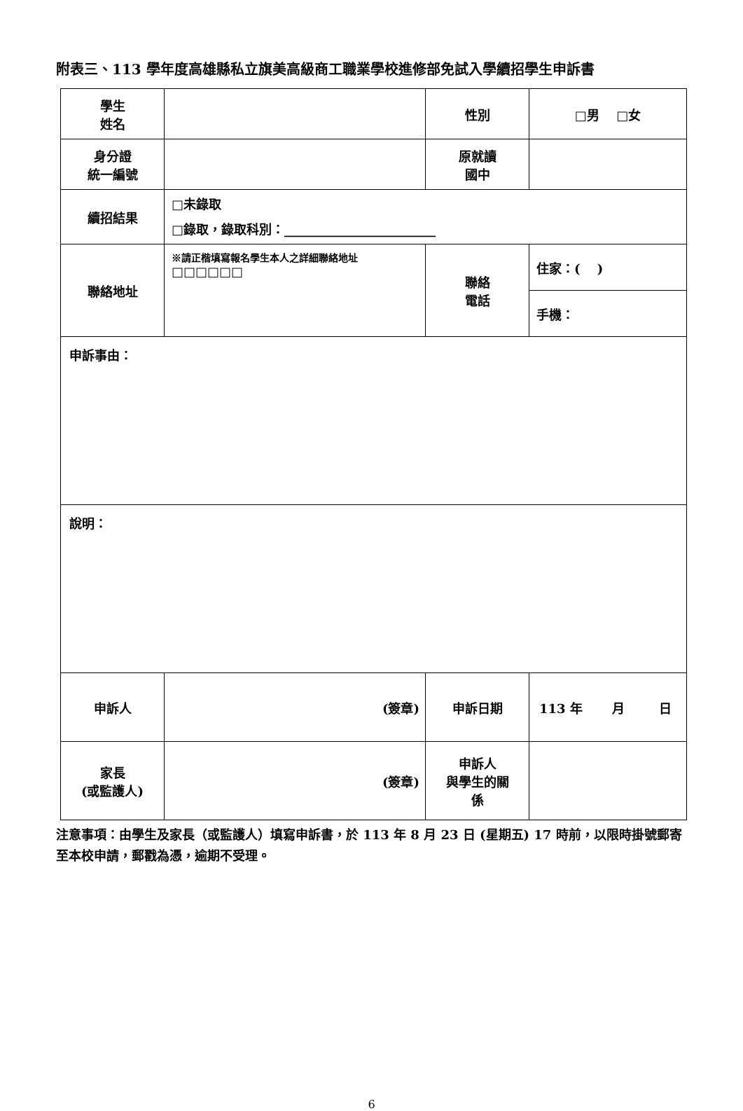附表三、113 學年度高雄縣私立旗美高級商工職業學校進修部免試入學續招學生申訴書
| 學生 姓名 | | 性別 | □男 □女 |
| 身分證 統一編號 | | 原就讀 國中 | |
| 續招結果 | □未錄取 □錄取，錄取科別：________________________ | | |
| 聯絡地址 | ※請正楷填寫報名學生本人之詳細聯絡地址 □□□□□□ | 聯絡 電話 | 住家：( ) |
| | | | 手機： |
| 申訴事由： | | | |
| 說明： | | | |
| 申訴人 | (簽章) | 申訴日期 | 113 年 月 日 |
| 家長 (或監護人) | (簽章) | 申訴人 與學生的關 係 | |
注意事項：由學生及家長（或監護人）填寫申訴書，於 113 年 8 月 23 日 (星期五) 17 時前，以限時掛號郵寄至本校申請，郵戳為憑，逾期不受理。
6